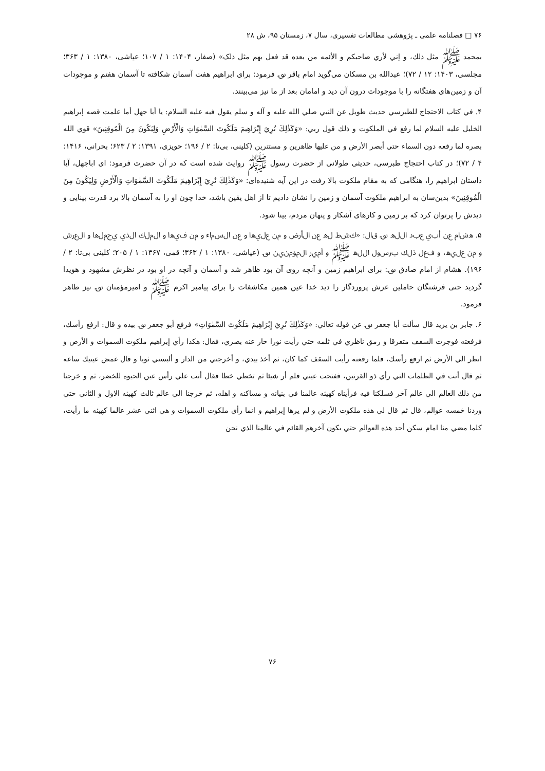۷۶ □ فصلنامه علمی ـ پژوهشی مطالعات تفسیری، سال ۷، زمستان ۹۵، ش ۲۸
بمحمد ﷺ مثل ذلك، و إني لأري صاحبكم و الأئمه من بعده قد فعل بهم مثل ذلک» (صفار، ۱۴۰۴: ۱ / ۱۰۷؛ عیاشی، ۱۳۸۰: ۱ / ۳۶۳؛ مجلسی، ۱۴۰۳: ۱۲ / ۷۲)؛ عبدالله بن مسکان می‌گوید امام باقر ؈ فرمود: برای ابراهیم هفت آسمان شکافته تا آسمان هفتم و موجودات آن و زمین‌های هفتگانه را با موجودات درون آن دید و امامان بعد از ما نیز می‌بینند.
۴. في كتاب الاحتجاج للطبرسي حديث طويل عن النبي صلي الله عليه و آله و سلم يقول فيه عليه السلام: يا أبا جهل أما علمت قصه إبراهيم الخليل عليه السلام لما رفع في الملكوت و ذلك قول ربي: «وَكَذٰلِكَ نُرِيَ إِبْرَاهِيمَ مَلَكُوتَ السَّمٰوَاتِ وَالْأَرْضِ وَلِيَكُونَ مِنَ الْمُوقِنِينَ» قوي الله بصره لما رفعه دون السماء حتي أبصر الأرض و من عليها ظاهرين و مستترين (کلینی، بی‌تا: ۲ / ۱۹۶؛ حویزی، ۱۳۹۱: ۲ / ۶۲۳؛ بحرانی، ۱۴۱۶: ۴ / ۷۲)؛ در کتاب احتجاج طبرسی، حدیثی طولانی از حضرت رسول ﷺ روایت شده است که در آن حضرت فرمود: ای اباجهل، آیا داستان ابراهیم را، هنگامی که به مقام ملکوت بالا رفت در این آیه شنیده‌ای: «وَكَذٰلِكَ نُرِيَ إِبْرَاهِيمَ مَلَكُوتَ السَّمٰوَاتِ وَالْأَرْضِ وَلِيَكُونَ مِنَ الْمُوقِنِينَ» بدین‌سان به ابراهیم ملکوت آسمان و زمین را نشان دادیم تا از اهل یقین باشد، خدا چون او را به آسمان بالا برد قدرت بینایی و دیدش را پرتوان کرد که بر زمین و کارهای آشکار و پنهان مردم، بینا شود.
۵. هشام عن أبي عبد الله ؈ قال: «كشط له عن الأرض و من عليها و عن السماء و من فيها و الملك الذي يحملها و العرش و من عليه، و فعل ذلك برسول الله ﷺ و أمير المؤمنين ؈ (عیاشی، ۱۳۸۰: ۱ / ۳۶۳؛ قمی، ۱۳۶۷: ۱ / ۲۰۵؛ کلینی بی‌تا: ۲ / ۱۹۶). هشام از امام صادق ؈: برای ابراهیم زمین و آنچه روی آن بود ظاهر شد و آسمان و آنچه در او بود در نظرش مشهود و هویدا گردید حتی فرشتگان حاملین عرش پروردگار را دید خدا عین همین مکاشفات را برای پیامبر اکرم ﷺ و امیرمؤمنان ؈ نیز ظاهر فرمود.
۶. جابر بن يزيد قال سألت أبا جعفر ؈ عن قوله تعالي: «وَكَذٰلِكَ نُرِيَ إِبْرَاهِيمَ مَلَكُوتَ السَّمٰوَاتِ» فرفع أبو جعفر ؈ بيده و قال: ارفع رأسك، فرفعته فوجرت السقف متفرقا و رمق ناظري في ثلمه حتي رأيت نورا حار عنه بصري، فقال: هكذا رأي إبراهيم ملكوت السموات و الأرض و انظر الي الأرض ثم ارفع رأسك، فلما رفعته رأيت السقف كما كان، ثم أخذ بيدي، و أخرجني من الدار و ألبسني ثوبا و قال غمض عينيك ساعه ثم قال أنت في الظلمات التي رأي ذو القرنين، ففتحت عيني فلم أر شيئا ثم تخطي خطا فقال أنت علي رأس عين الحيوه للخضر، ثم و خرجنا من ذلك العالم الي عالم آخر فسلكنا فيه فرأيناه كهيئه عالمنا في بنيانه و مساكنه و اهله، ثم خرجنا الي عالم ثالث كهيئه الاول و الثاني حتي وردنا خمسه عوالم، قال ثم قال لي هذه ملكوت الأرض و لم يرها إبراهيم و انما رأي ملكوت السموات و هي اثني عشر عالما كهيئه ما رأيت، كلما مضي منا امام سكن أحد هذه العوالم حتي يكون آخرهم القائم في عالمنا الذي نحن
۷۶